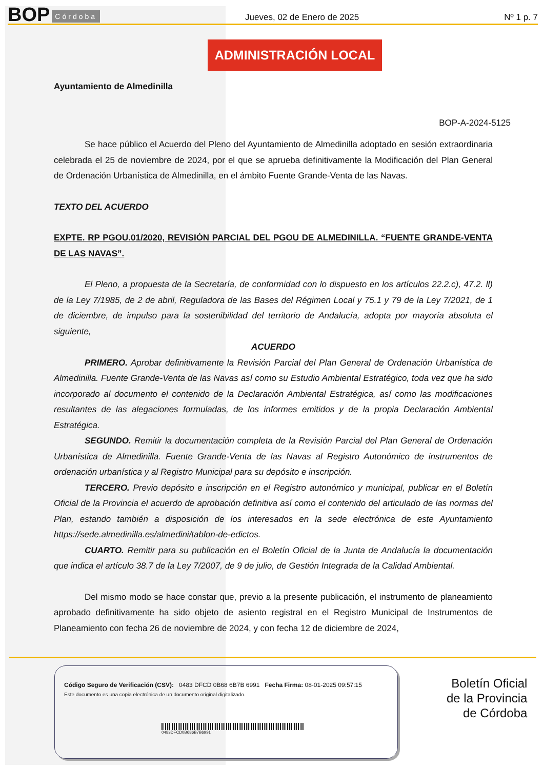BOP Córdoba
Jueves, 02 de Enero de 2025
Nº 1 p. 7
ADMINISTRACIÓN LOCAL
Ayuntamiento de Almedinilla
BOP-A-2024-5125
Se hace público el Acuerdo del Pleno del Ayuntamiento de Almedinilla adoptado en sesión extraordinaria celebrada el 25 de noviembre de 2024, por el que se aprueba definitivamente la Modificación del Plan General de Ordenación Urbanística de Almedinilla, en el ámbito Fuente Grande-Venta de las Navas.
TEXTO DEL ACUERDO
EXPTE. RP PGOU.01/2020, REVISIÓN PARCIAL DEL PGOU DE ALMEDINILLA. “FUENTE GRANDE-VENTA DE LAS NAVAS”.
El Pleno, a propuesta de la Secretaría, de conformidad con lo dispuesto en los artículos 22.2.c), 47.2. ll) de la Ley 7/1985, de 2 de abril, Reguladora de las Bases del Régimen Local y 75.1 y 79 de la Ley 7/2021, de 1 de diciembre, de impulso para la sostenibilidad del territorio de Andalucía, adopta por mayoría absoluta el siguiente,
ACUERDO
PRIMERO. Aprobar definitivamente la Revisión Parcial del Plan General de Ordenación Urbanística de Almedinilla. Fuente Grande-Venta de las Navas así como su Estudio Ambiental Estratégico, toda vez que ha sido incorporado al documento el contenido de la Declaración Ambiental Estratégica, así como las modificaciones resultantes de las alegaciones formuladas, de los informes emitidos y de la propia Declaración Ambiental Estratégica.
SEGUNDO. Remitir la documentación completa de la Revisión Parcial del Plan General de Ordenación Urbanística de Almedinilla. Fuente Grande-Venta de las Navas al Registro Autonómico de instrumentos de ordenación urbanística y al Registro Municipal para su depósito e inscripción.
TERCERO. Previo depósito e inscripción en el Registro autonómico y municipal, publicar en el Boletín Oficial de la Provincia el acuerdo de aprobación definitiva así como el contenido del articulado de las normas del Plan, estando también a disposición de los interesados en la sede electrónica de este Ayuntamiento https://sede.almedinilla.es/almedini/tablon-de-edictos.
CUARTO. Remitir para su publicación en el Boletín Oficial de la Junta de Andalucía la documentación que indica el artículo 38.7 de la Ley 7/2007, de 9 de julio, de Gestión Integrada de la Calidad Ambiental.
Del mismo modo se hace constar que, previo a la presente publicación, el instrumento de planeamiento aprobado definitivamente ha sido objeto de asiento registral en el Registro Municipal de Instrumentos de Planeamiento con fecha 26 de noviembre de 2024, y con fecha 12 de diciembre de 2024,
Código Seguro de Verificación (CSV): 0483 DFCD 0B68 6B7B 6991 Fecha Firma: 08-01-2025 09:57:15
Este documento es una copia electrónica de un documento original digitalizado.
0483DFCD0B686B7B6991
Boletín Oficial
de la Provincia
de Córdoba